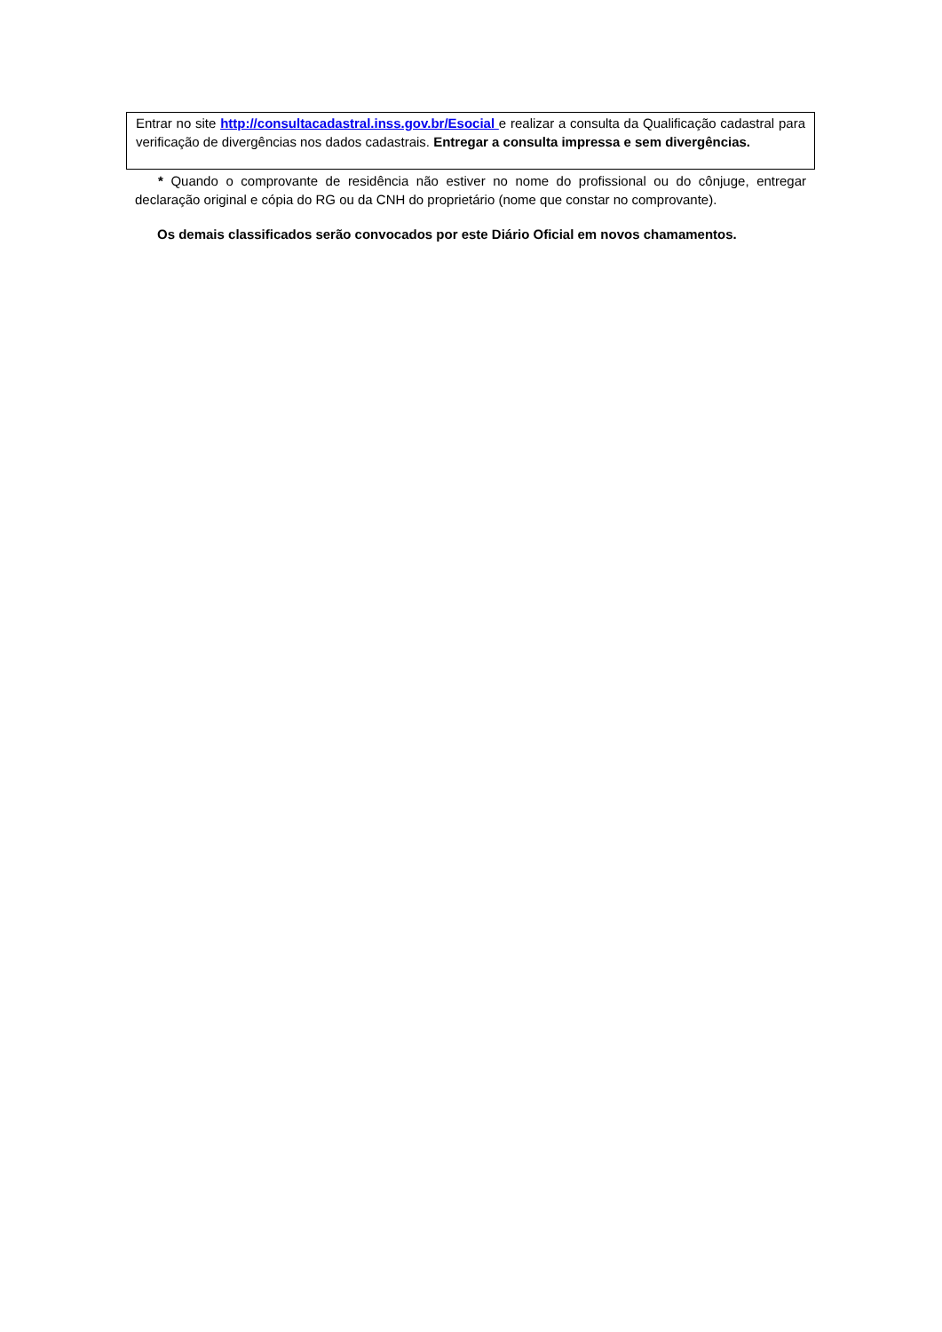| Entrar no site http://consultacadastral.inss.gov.br/Esocial e realizar a consulta da Qualificação cadastral para verificação de divergências nos dados cadastrais. Entregar a consulta impressa e sem divergências. |
* Quando o comprovante de residência não estiver no nome do profissional ou do cônjuge, entregar declaração original e cópia do RG ou da CNH do proprietário (nome que constar no comprovante).
Os demais classificados serão convocados por este Diário Oficial em novos chamamentos.